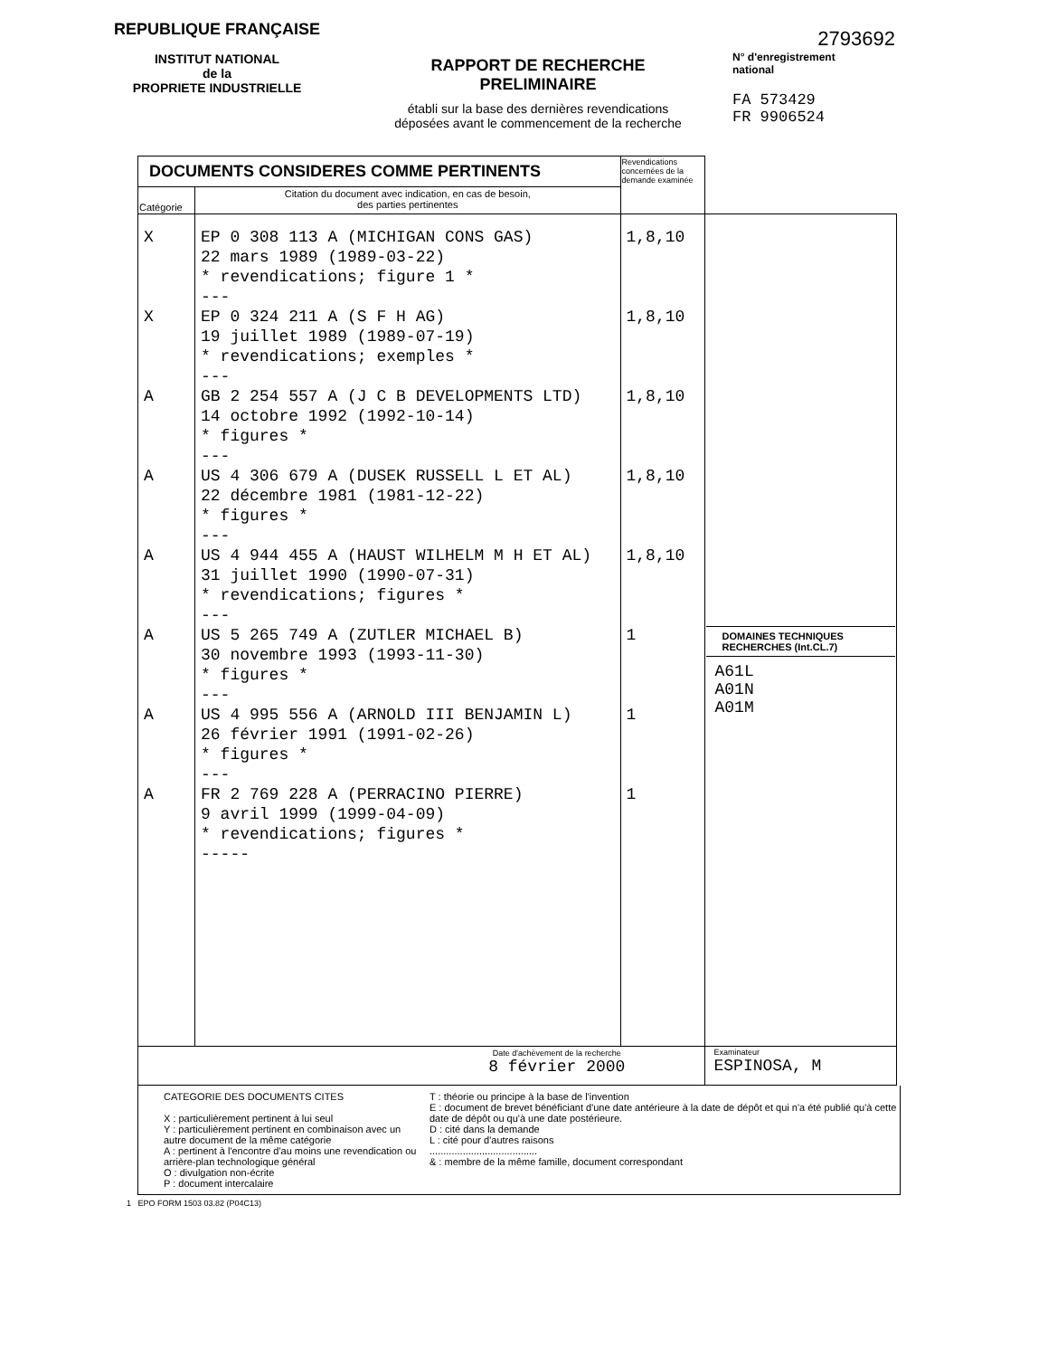REPUBLIQUE FRANÇAISE
INSTITUT NATIONAL
de la
PROPRIETE INDUSTRIELLE
RAPPORT DE RECHERCHE
PRELIMINAIRE
établi sur la base des dernières revendications
déposées avant le commencement de la recherche
2793692
N° d'enregistrement
national
FA 573429
FR 9906524
| DOCUMENTS CONSIDERES COMME PERTINENTS | | Revendications concernées de la demande examinée | |
| Catégorie | Citation du document avec indication, en cas de besoin, des parties pertinentes | | |
| X X A A A A A A | EP 0 308 113 A (MICHIGAN CONS GAS) 22 mars 1989 (1989-03-22) * revendications; figure 1 * --- EP 0 324 211 A (S F H AG) 19 juillet 1989 (1989-07-19) * revendications; exemples * --- GB 2 254 557 A (J C B DEVELOPMENTS LTD) 14 octobre 1992 (1992-10-14) * figures * --- US 4 306 679 A (DUSEK RUSSELL L ET AL) 22 décembre 1981 (1981-12-22) * figures * --- US 4 944 455 A (HAUST WILHELM M H ET AL) 31 juillet 1990 (1990-07-31) * revendications; figures * --- US 5 265 749 A (ZUTLER MICHAEL B) 30 novembre 1993 (1993-11-30) * figures * --- US 4 995 556 A (ARNOLD III BENJAMIN L) 26 février 1991 (1991-02-26) * figures * --- FR 2 769 228 A (PERRACINO PIERRE) 9 avril 1999 (1999-04-09) * revendications; figures * ----- | 1,8,10 1,8,10 1,8,10 1,8,10 1,8,10 1 1 1 | DOMAINES TECHNIQUES RECHERCHES (Int.CL.7) A61L A01N A01M |
| Date d'achèvement de la recherche 8 février 2000 | | | Examinateur ESPINOSA, M |
CATEGORIE DES DOCUMENTS CITES
X : particulièrement pertinent à lui seul
Y : particulièrement pertinent en combinaison avec un autre document de la même catégorie
A : pertinent à l'encontre d'au moins une revendication ou arrière-plan technologique général
O : divulgation non-écrite
P : document intercalaire
T : théorie ou principe à la base de l'invention
E : document de brevet bénéficiant d'une date antérieure à la date de dépôt et qui n'a été publié qu'à cette date de dépôt ou qu'à une date postérieure.
D : cité dans la demande
L : cité pour d'autres raisons
.......................................
& : membre de la même famille, document correspondant
1 EPO FORM 1503 03.82 (P04C13)